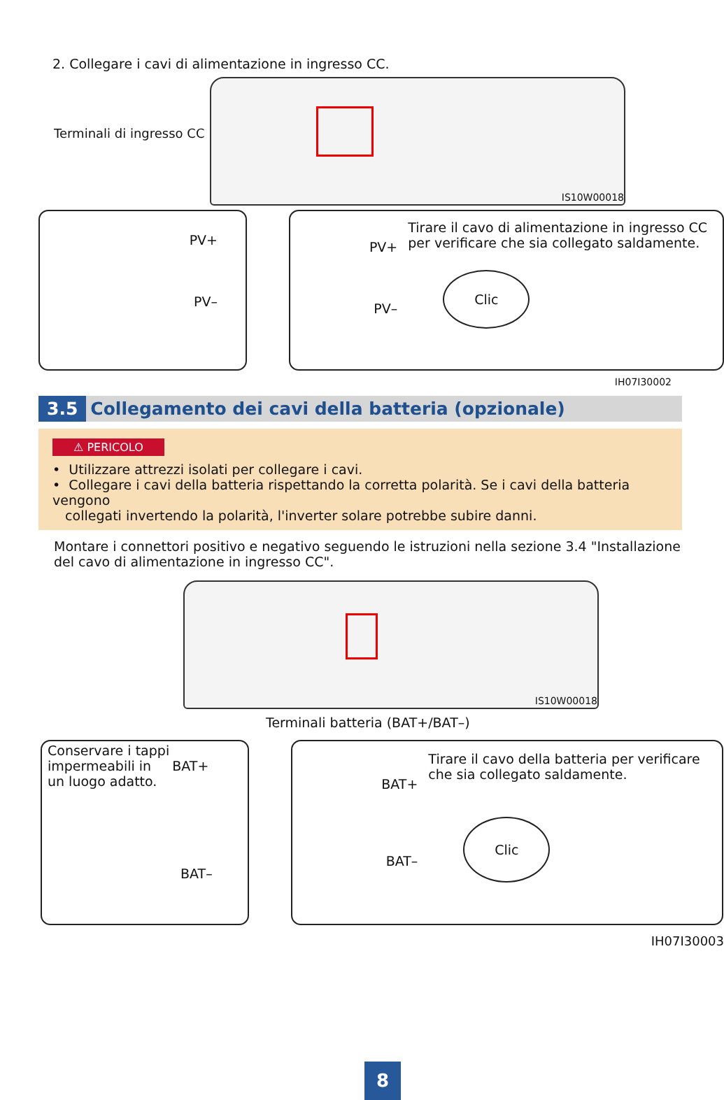2. Collegare i cavi di alimentazione in ingresso CC.
Terminali di ingresso CC
IS10W00018
PV+
PV–
PV+
PV–
Tirare il cavo di alimentazione in ingresso CC per verificare che sia collegato saldamente.
Clic
IH07I30002
3.5 Collegamento dei cavi della batteria (opzionale)
⚠ PERICOLO
• Utilizzare attrezzi isolati per collegare i cavi.
• Collegare i cavi della batteria rispettando la corretta polarità. Se i cavi della batteria vengono
collegati invertendo la polarità, l'inverter solare potrebbe subire danni.
Montare i connettori positivo e negativo seguendo le istruzioni nella sezione 3.4 "Installazione del cavo di alimentazione in ingresso CC".
IS10W00018
Terminali batteria (BAT+/BAT–)
Conservare i tappi
impermeabili in BAT+
un luogo adatto.
BAT–
BAT+
BAT–
Tirare il cavo della batteria per verificare che sia collegato saldamente.
Clic
IH07I30003
8